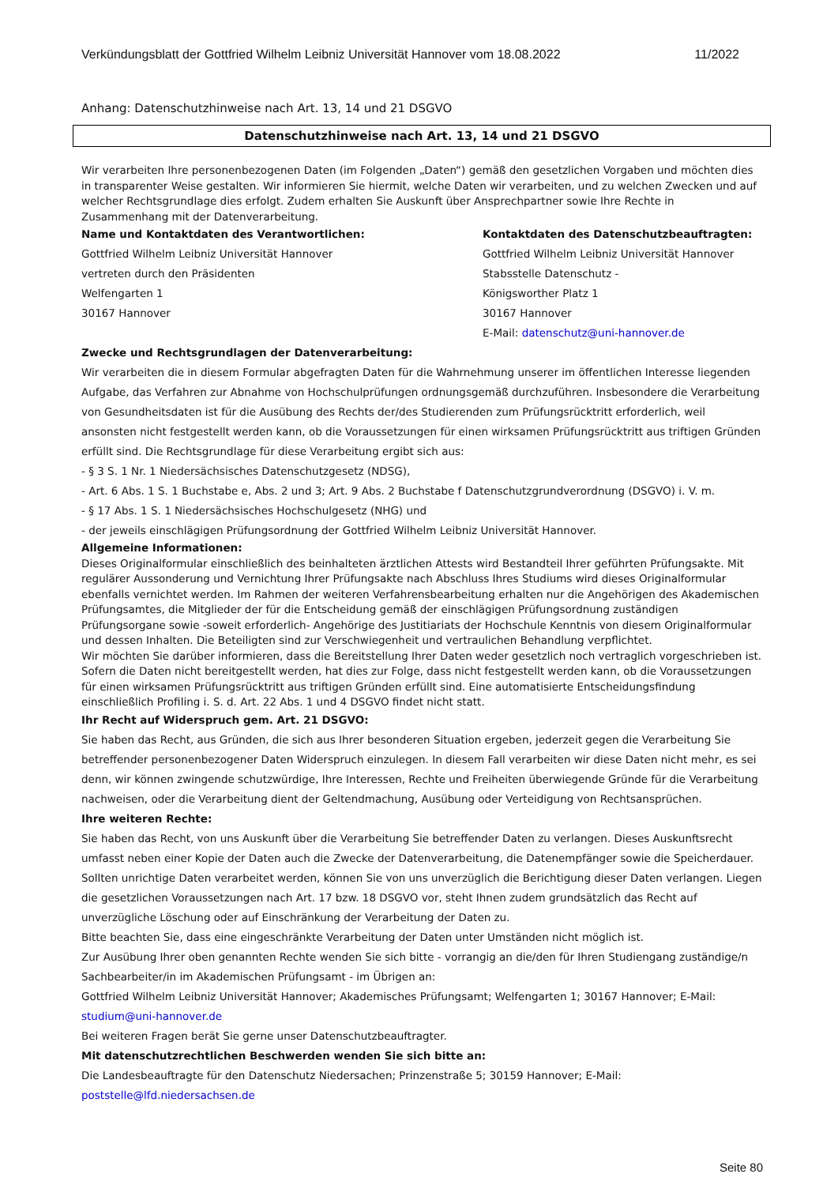Verkündungsblatt der Gottfried Wilhelm Leibniz Universität Hannover vom 18.08.2022 11/2022
Anhang: Datenschutzhinweise nach Art. 13, 14 und 21 DSGVO
Datenschutzhinweise nach Art. 13, 14 und 21 DSGVO
Wir verarbeiten Ihre personenbezogenen Daten (im Folgenden „Daten“) gemäß den gesetzlichen Vorgaben und möchten dies in transparenter Weise gestalten. Wir informieren Sie hiermit, welche Daten wir verarbeiten, und zu welchen Zwecken und auf welcher Rechtsgrundlage dies erfolgt. Zudem erhalten Sie Auskunft über Ansprechpartner sowie Ihre Rechte in Zusammenhang mit der Datenverarbeitung.
Name und Kontaktdaten des Verantwortlichen:
Gottfried Wilhelm Leibniz Universität Hannover
vertreten durch den Präsidenten
Welfengarten 1
30167 Hannover
Kontaktdaten des Datenschutzbeauftragten:
Gottfried Wilhelm Leibniz Universität Hannover
Stabsstelle Datenschutz -
Königsworther Platz 1
30167 Hannover
E-Mail: datenschutz@uni-hannover.de
Zwecke und Rechtsgrundlagen der Datenverarbeitung:
Wir verarbeiten die in diesem Formular abgefragten Daten für die Wahrnehmung unserer im öffentlichen Interesse liegenden Aufgabe, das Verfahren zur Abnahme von Hochschulprüfungen ordnungsgemäß durchzuführen. Insbesondere die Verarbeitung von Gesundheitsdaten ist für die Ausübung des Rechts der/des Studierenden zum Prüfungsrücktritt erforderlich, weil ansonsten nicht festgestellt werden kann, ob die Voraussetzungen für einen wirksamen Prüfungsrücktritt aus triftigen Gründen erfüllt sind. Die Rechtsgrundlage für diese Verarbeitung ergibt sich aus:
- § 3 S. 1 Nr. 1 Niedersächsisches Datenschutzgesetz (NDSG),
- Art. 6 Abs. 1 S. 1 Buchstabe e, Abs. 2 und 3; Art. 9 Abs. 2 Buchstabe f Datenschutzgrundverordnung (DSGVO) i. V. m.
- § 17 Abs. 1 S. 1 Niedersächsisches Hochschulgesetz (NHG) und
- der jeweils einschlägigen Prüfungsordnung der Gottfried Wilhelm Leibniz Universität Hannover.
Allgemeine Informationen:
Dieses Originalformular einschließlich des beinhalteten ärztlichen Attests wird Bestandteil Ihrer geführten Prüfungsakte. Mit regulärer Aussonderung und Vernichtung Ihrer Prüfungsakte nach Abschluss Ihres Studiums wird dieses Originalformular ebenfalls vernichtet werden. Im Rahmen der weiteren Verfahrensbearbeitung erhalten nur die Angehörigen des Akademischen Prüfungsamtes, die Mitglieder der für die Entscheidung gemäß der einschlägigen Prüfungsordnung zuständigen Prüfungsorgane sowie -soweit erforderlich- Angehörige des Justitiariats der Hochschule Kenntnis von diesem Originalformular und dessen Inhalten. Die Beteiligten sind zur Verschwiegenheit und vertraulichen Behandlung verpflichtet.
Wir möchten Sie darüber informieren, dass die Bereitstellung Ihrer Daten weder gesetzlich noch vertraglich vorgeschrieben ist. Sofern die Daten nicht bereitgestellt werden, hat dies zur Folge, dass nicht festgestellt werden kann, ob die Voraussetzungen für einen wirksamen Prüfungsrücktritt aus triftigen Gründen erfüllt sind. Eine automatisierte Entscheidungsfindung einschließlich Profiling i. S. d. Art. 22 Abs. 1 und 4 DSGVO findet nicht statt.
Ihr Recht auf Widerspruch gem. Art. 21 DSGVO:
Sie haben das Recht, aus Gründen, die sich aus Ihrer besonderen Situation ergeben, jederzeit gegen die Verarbeitung Sie betreffender personenbezogener Daten Widerspruch einzulegen. In diesem Fall verarbeiten wir diese Daten nicht mehr, es sei denn, wir können zwingende schutzwürdige, Ihre Interessen, Rechte und Freiheiten überwiegende Gründe für die Verarbeitung nachweisen, oder die Verarbeitung dient der Geltendmachung, Ausübung oder Verteidigung von Rechtsansprüchen.
Ihre weiteren Rechte:
Sie haben das Recht, von uns Auskunft über die Verarbeitung Sie betreffender Daten zu verlangen. Dieses Auskunftsrecht umfasst neben einer Kopie der Daten auch die Zwecke der Datenverarbeitung, die Datenempfänger sowie die Speicherdauer. Sollten unrichtige Daten verarbeitet werden, können Sie von uns unverzüglich die Berichtigung dieser Daten verlangen. Liegen die gesetzlichen Voraussetzungen nach Art. 17 bzw. 18 DSGVO vor, steht Ihnen zudem grundsätzlich das Recht auf unverzügliche Löschung oder auf Einschränkung der Verarbeitung der Daten zu.
Bitte beachten Sie, dass eine eingeschränkte Verarbeitung der Daten unter Umständen nicht möglich ist.
Zur Ausübung Ihrer oben genannten Rechte wenden Sie sich bitte - vorrangig an die/den für Ihren Studiengang zuständige/n Sachbearbeiter/in im Akademischen Prüfungsamt - im Übrigen an:
Gottfried Wilhelm Leibniz Universität Hannover; Akademisches Prüfungsamt; Welfengarten 1; 30167 Hannover; E-Mail: studium@uni-hannover.de
Bei weiteren Fragen berät Sie gerne unser Datenschutzbeauftragter.
Mit datenschutzrechtlichen Beschwerden wenden Sie sich bitte an:
Die Landesbeauftragte für den Datenschutz Niedersachen; Prinzenstraße 5; 30159 Hannover; E-Mail: poststelle@lfd.niedersachsen.de
Seite 80